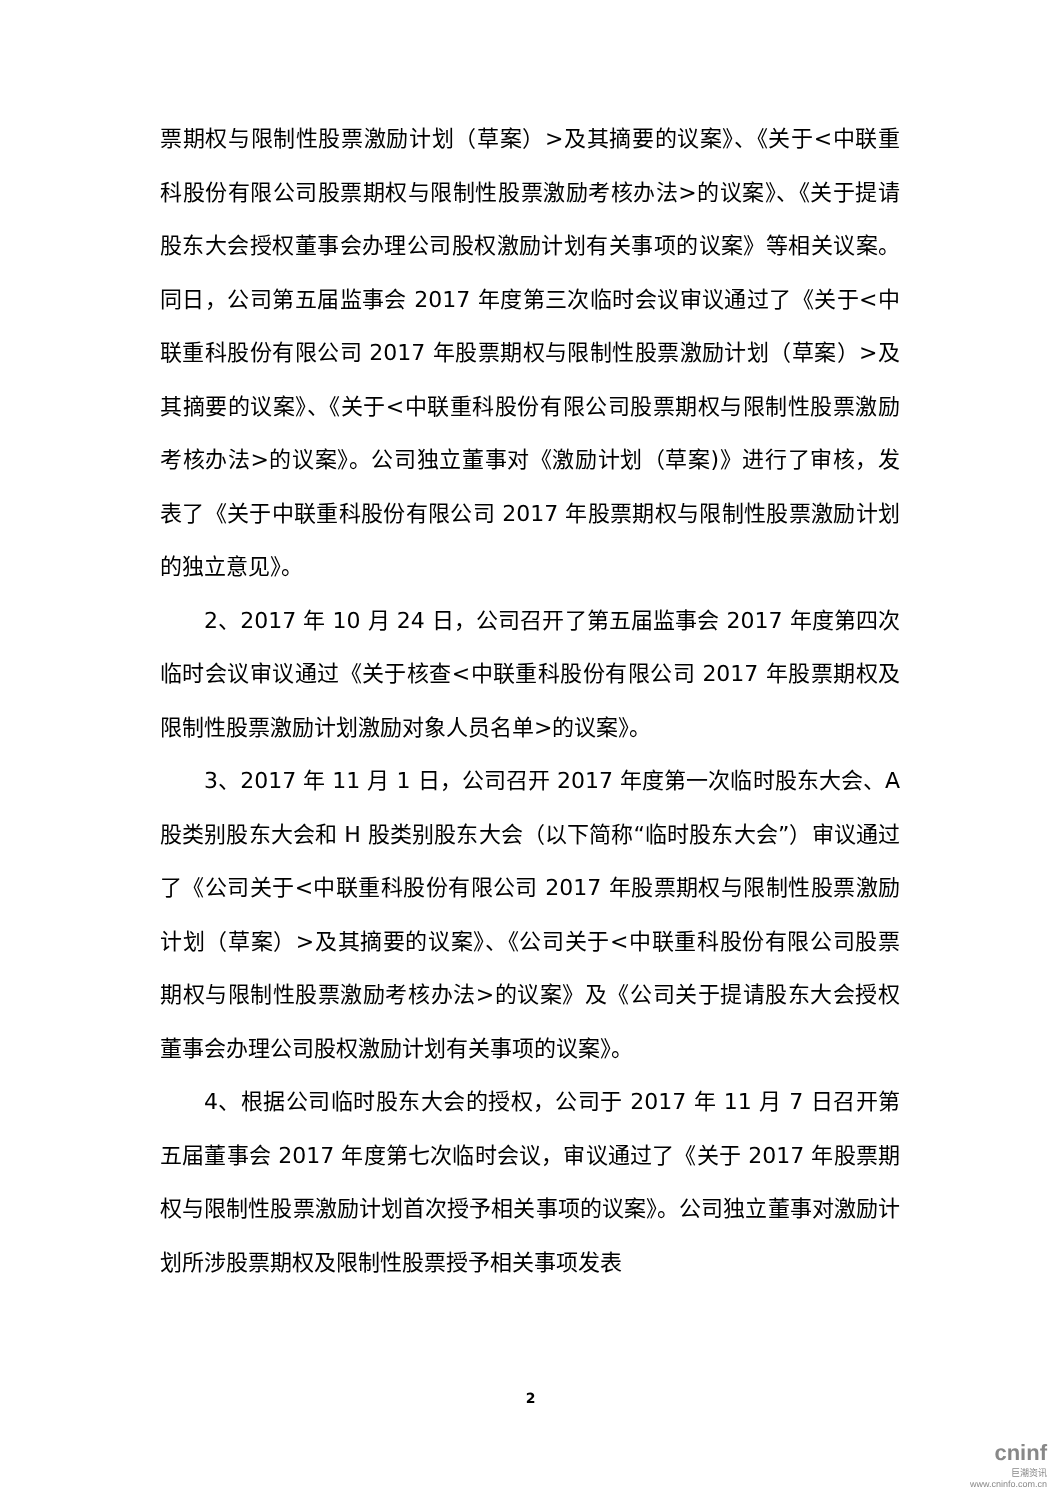票期权与限制性股票激励计划（草案）>及其摘要的议案》、《关于<中联重科股份有限公司股票期权与限制性股票激励考核办法>的议案》、《关于提请股东大会授权董事会办理公司股权激励计划有关事项的议案》等相关议案。同日，公司第五届监事会 2017 年度第三次临时会议审议通过了《关于<中联重科股份有限公司 2017 年股票期权与限制性股票激励计划（草案）>及其摘要的议案》、《关于<中联重科股份有限公司股票期权与限制性股票激励考核办法>的议案》。公司独立董事对《激励计划（草案)》进行了审核，发表了《关于中联重科股份有限公司 2017 年股票期权与限制性股票激励计划的独立意见》。
2、2017 年 10 月 24 日，公司召开了第五届监事会 2017 年度第四次临时会议审议通过《关于核查<中联重科股份有限公司 2017 年股票期权及限制性股票激励计划激励对象人员名单>的议案》。
3、2017 年 11 月 1 日，公司召开 2017 年度第一次临时股东大会、A 股类别股东大会和 H 股类别股东大会（以下简称“临时股东大会”）审议通过了《公司关于<中联重科股份有限公司 2017 年股票期权与限制性股票激励计划（草案）>及其摘要的议案》、《公司关于<中联重科股份有限公司股票期权与限制性股票激励考核办法>的议案》及《公司关于提请股东大会授权董事会办理公司股权激励计划有关事项的议案》。
4、根据公司临时股东大会的授权，公司于 2017 年 11 月 7 日召开第五届董事会 2017 年度第七次临时会议，审议通过了《关于 2017 年股票期权与限制性股票激励计划首次授予相关事项的议案》。公司独立董事对激励计划所涉股票期权及限制性股票授予相关事项发表
2
cninf
巨潮资讯
www.cninfo.com.cn